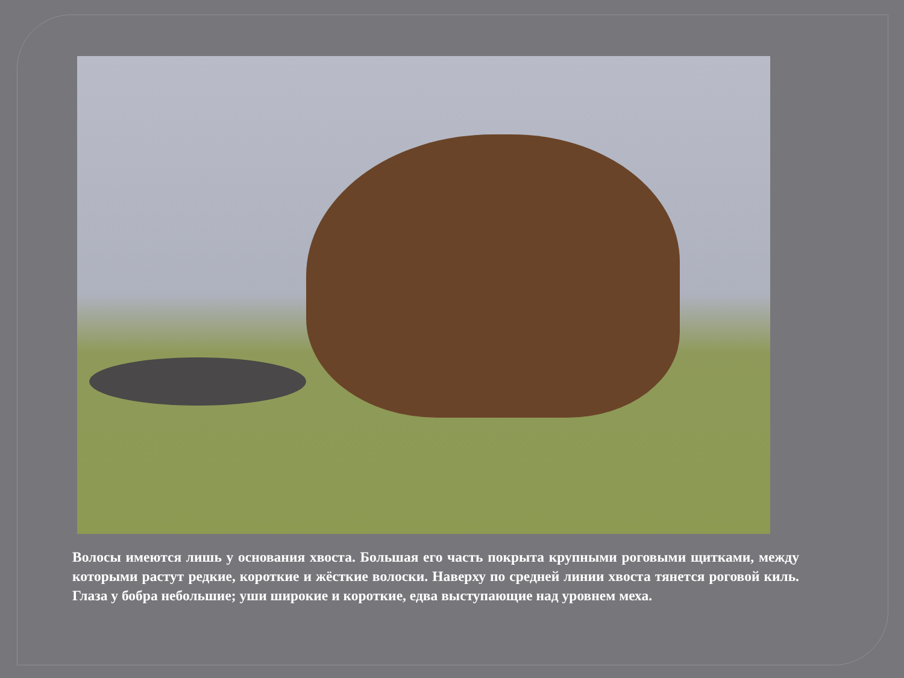Волосы имеются лишь у основания хвоста. Большая его часть покрыта крупными роговыми щитками, между которыми растут редкие, короткие и жёсткие волоски. Наверху по средней линии хвоста тянется роговой киль. Глаза у бобра небольшие; уши широкие и короткие, едва выступающие над уровнем меха.